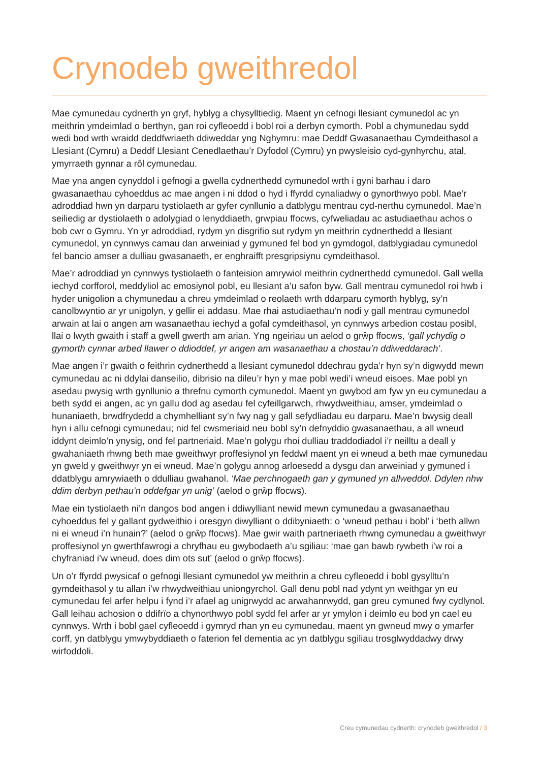Crynodeb gweithredol
Mae cymunedau cydnerth yn gryf, hyblyg a chysylltiedig. Maent yn cefnogi llesiant cymunedol ac yn meithrin ymdeimlad o berthyn, gan roi cyfleoedd i bobl roi a derbyn cymorth. Pobl a chymunedau sydd wedi bod wrth wraidd deddfwriaeth ddiweddar yng Nghymru: mae Deddf Gwasanaethau Cymdeithasol a Llesiant (Cymru) a Deddf Llesiant Cenedlaethau’r Dyfodol (Cymru) yn pwysleisio cyd-gynhyrchu, atal, ymyrraeth gynnar a rôl cymunedau.
Mae yna angen cynyddol i gefnogi a gwella cydnerthedd cymunedol wrth i gyni barhau i daro gwasanaethau cyhoeddus ac mae angen i ni ddod o hyd i ffyrdd cynaliadwy o gynorthwyo pobl. Mae’r adroddiad hwn yn darparu tystiolaeth ar gyfer cynllunio a datblygu mentrau cyd-nerthu cymunedol. Mae’n seiliedig ar dystiolaeth o adolygiad o lenyddiaeth, grwpiau ffocws, cyfweliadau ac astudiaethau achos o bob cwr o Gymru. Yn yr adroddiad, rydym yn disgrifio sut rydym yn meithrin cydnerthedd a llesiant cymunedol, yn cynnwys camau dan arweiniad y gymuned fel bod yn gymdogol, datblygiadau cymunedol fel bancio amser a dulliau gwasanaeth, er enghraifft presgripsiynu cymdeithasol.
Mae’r adroddiad yn cynnwys tystiolaeth o fanteision amrywiol meithrin cydnerthedd cymunedol. Gall wella iechyd corfforol, meddyliol ac emosiynol pobl, eu llesiant a’u safon byw. Gall mentrau cymunedol roi hwb i hyder unigolion a chymunedau a chreu ymdeimlad o reolaeth wrth ddarparu cymorth hyblyg, sy’n canolbwyntio ar yr unigolyn, y gellir ei addasu. Mae rhai astudiaethau’n nodi y gall mentrau cymunedol arwain at lai o angen am wasanaethau iechyd a gofal cymdeithasol, yn cynnwys arbedion costau posibl, llai o lwyth gwaith i staff a gwell gwerth am arian. Yng ngeiriau un aelod o grŵp ffocws, ‘gall ychydig o gymorth cynnar arbed llawer o ddioddef, yr angen am wasanaethau a chostau’n ddiweddarach’.
Mae angen i’r gwaith o feithrin cydnerthedd a llesiant cymunedol ddechrau gyda’r hyn sy’n digwydd mewn cymunedau ac ni ddylai danseilio, dibrisio na dileu’r hyn y mae pobl wedi’i wneud eisoes. Mae pobl yn asedau pwysig wrth gynllunio a threfnu cymorth cymunedol. Maent yn gwybod am fyw yn eu cymunedau a beth sydd ei angen, ac yn gallu dod ag asedau fel cyfeillgarwch, rhwydweithiau, amser, ymdeimlad o hunaniaeth, brwdfrydedd a chymhelliant sy’n fwy nag y gall sefydliadau eu darparu. Mae’n bwysig deall hyn i allu cefnogi cymunedau; nid fel cwsmeriaid neu bobl sy’n defnyddio gwasanaethau, a all wneud iddynt deimlo’n ynysig, ond fel partneriaid. Mae’n golygu rhoi dulliau traddodiadol i’r neilltu a deall y gwahaniaeth rhwng beth mae gweithwyr proffesiynol yn feddwl maent yn ei wneud a beth mae cymunedau yn gweld y gweithwyr yn ei wneud. Mae’n golygu annog arloesedd a dysgu dan arweiniad y gymuned i ddatblygu amrywiaeth o ddulliau gwahanol. ‘Mae perchnogaeth gan y gymuned yn allweddol. Ddylen nhw ddim derbyn pethau’n oddefgar yn unig’ (aelod o grŵp ffocws).
Mae ein tystiolaeth ni’n dangos bod angen i ddiwylliant newid mewn cymunedau a gwasanaethau cyhoeddus fel y gallant gydweithio i oresgyn diwylliant o ddibyniaeth: o ‘wneud pethau i bobl’ i ‘beth allwn ni ei wneud i’n hunain?’ (aelod o grŵp ffocws). Mae gwir waith partneriaeth rhwng cymunedau a gweithwyr proffesiynol yn gwerthfawrogi a chryfhau eu gwybodaeth a’u sgiliau: ‘mae gan bawb rywbeth i’w roi a chyfraniad i’w wneud, does dim ots sut’ (aelod o grŵp ffocws).
Un o’r ffyrdd pwysicaf o gefnogi llesiant cymunedol yw meithrin a chreu cyfleoedd i bobl gysylltu’n gymdeithasol y tu allan i’w rhwydweithiau uniongyrchol. Gall denu pobl nad ydynt yn weithgar yn eu cymunedau fel arfer helpu i fynd i’r afael ag unigrwydd ac arwahanrwydd, gan greu cymuned fwy cydlynol. Gall leihau achosion o ddifrïo a chynorthwyo pobl sydd fel arfer ar yr ymylon i deimlo eu bod yn cael eu cynnwys. Wrth i bobl gael cyfleoedd i gymryd rhan yn eu cymunedau, maent yn gwneud mwy o ymarfer corff, yn datblygu ymwybyddiaeth o faterion fel dementia ac yn datblygu sgiliau trosglwyddadwy drwy wirfoddoli.
Creu cymunedau cydnerth: crynodeb gweithredol / 3